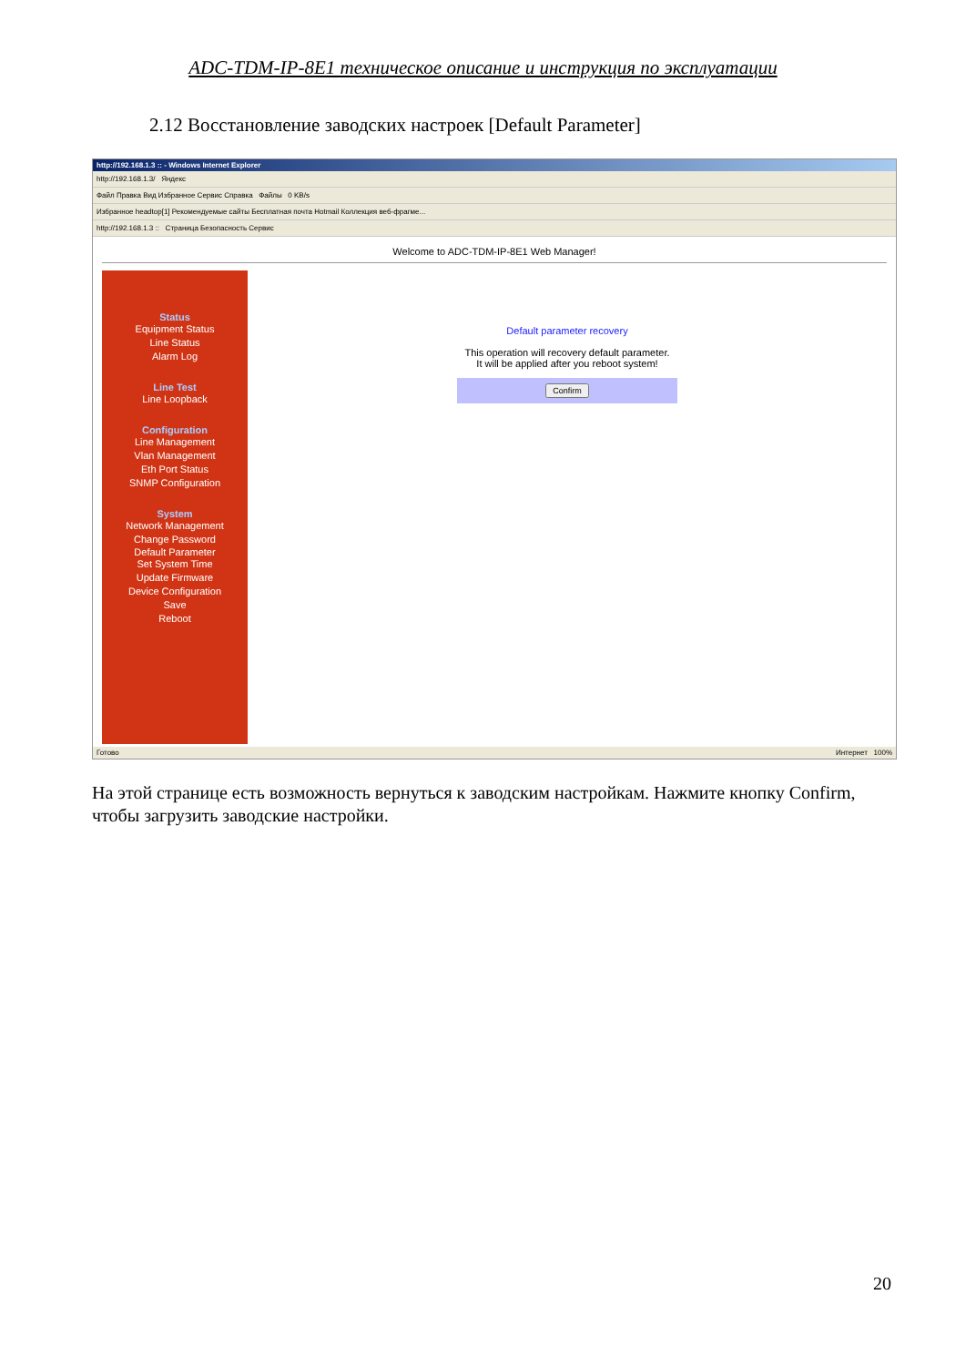ADC-TDM-IP-8E1 техническое описание и инструкция по эксплуатации
2.12 Восстановление заводских настроек [Default Parameter]
http://192.168.1.3 :: - Windows Internet Explorer
http://192.168.1.3/ Яндекс
Файл Правка Вид Избранное Сервис Справка Файлы 0 KB/s
Избранное headtop[1] Рекомендуемые сайты Бесплатная почта Hotmail Коллекция веб-фрагме...
http://192.168.1.3 :: Страница Безопасность Сервис
Welcome to ADC-TDM-IP-8E1 Web Manager!
Status
Equipment Status
Line Status
Alarm Log
Line Test
Line Loopback
Configuration
Line Management
Vlan Management
Eth Port Status
SNMP Configuration
System
Network Management
Change Password
Default Parameter
Set System Time
Update Firmware
Device Configuration
Save
Reboot
Default parameter recovery
This operation will recovery default parameter.
It will be applied after you reboot system!
Confirm
Готово Интернет 100%
На этой странице есть возможность вернуться к заводским настройкам. Нажмите кнопку Confirm, чтобы загрузить заводские настройки.
20